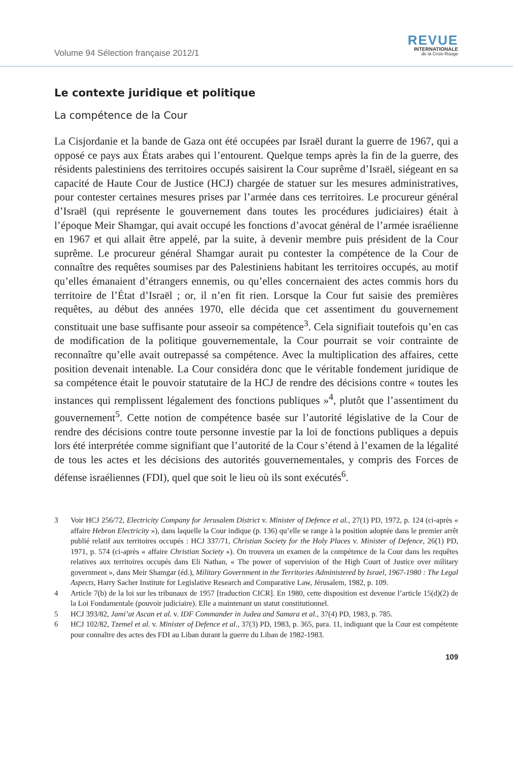Volume 94 Sélection française 2012/1
REVUE
INTERNATIONALE
de la Croix-Rouge
Le contexte juridique et politique
La compétence de la Cour
La Cisjordanie et la bande de Gaza ont été occupées par Israël durant la guerre de 1967, qui a opposé ce pays aux États arabes qui l’entourent. Quelque temps après la fin de la guerre, des résidents palestiniens des territoires occupés saisirent la Cour suprême d’Israël, siégeant en sa capacité de Haute Cour de Justice (HCJ) chargée de statuer sur les mesures administratives, pour contester certaines mesures prises par l’armée dans ces territoires. Le procureur général d’Israël (qui représente le gouvernement dans toutes les procédures judiciaires) était à l’époque Meir Shamgar, qui avait occupé les fonctions d’avocat général de l’armée israélienne en 1967 et qui allait être appelé, par la suite, à devenir membre puis président de la Cour suprême. Le procureur général Shamgar aurait pu contester la compétence de la Cour de connaître des requêtes soumises par des Palestiniens habitant les territoires occupés, au motif qu’elles émanaient d’étrangers ennemis, ou qu’elles concernaient des actes commis hors du territoire de l’État d’Israël ; or, il n’en fit rien. Lorsque la Cour fut saisie des premières requêtes, au début des années 1970, elle décida que cet assentiment du gouvernement constituait une base suffisante pour asseoir sa compétence<sup>3</sup>. Cela signifiait toutefois qu’en cas de modification de la politique gouvernementale, la Cour pourrait se voir contrainte de reconnaître qu’elle avait outrepassé sa compétence. Avec la multiplication des affaires, cette position devenait intenable. La Cour considéra donc que le véritable fondement juridique de sa compétence était le pouvoir statutaire de la HCJ de rendre des décisions contre « toutes les instances qui remplissent légalement des fonctions publiques »<sup>4</sup>, plutôt que l’assentiment du gouvernement<sup>5</sup>. Cette notion de compétence basée sur l’autorité législative de la Cour de rendre des décisions contre toute personne investie par la loi de fonctions publiques a depuis lors été interprétée comme signifiant que l’autorité de la Cour s’étend à l’examen de la légalité de tous les actes et les décisions des autorités gouvernementales, y compris des Forces de défense israéliennes (FDI), quel que soit le lieu où ils sont exécutés<sup>6</sup>.
3 Voir HCJ 256/72, Electricity Company for Jerusalem District v. Minister of Defence et al., 27(1) PD, 1972, p. 124 (ci-après « affaire Hebron Electricity »), dans laquelle la Cour indique (p. 136) qu’elle se range à la position adoptée dans le premier arrêt publié relatif aux territoires occupés : HCJ 337/71, Christian Society for the Holy Places v. Minister of Defence, 26(1) PD, 1971, p. 574 (ci-après « affaire Christian Society »). On trouvera un examen de la compétence de la Cour dans les requêtes relatives aux territoires occupés dans Eli Nathan, « The power of supervision of the High Court of Justice over military government », dans Meir Shamgar (éd.), Military Government in the Territories Administered by Israel, 1967-1980 : The Legal Aspects, Harry Sacher Institute for Legislative Research and Comparative Law, Jérusalem, 1982, p. 109.
4 Article 7(b) de la loi sur les tribunaux de 1957 [traduction CICR]. En 1980, cette disposition est devenue l’article 15(d)(2) de la Loi Fondamentale (pouvoir judiciaire). Elle a maintenant un statut constitutionnel.
5 HCJ 393/82, Jami’at Ascan et al. v. IDF Commander in Judea and Samara et al., 37(4) PD, 1983, p. 785.
6 HCJ 102/82, Tzemel et al. v. Minister of Defence et al., 37(3) PD, 1983, p. 365, para. 11, indiquant que la Cour est compétente pour connaître des actes des FDI au Liban durant la guerre du Liban de 1982-1983.
109